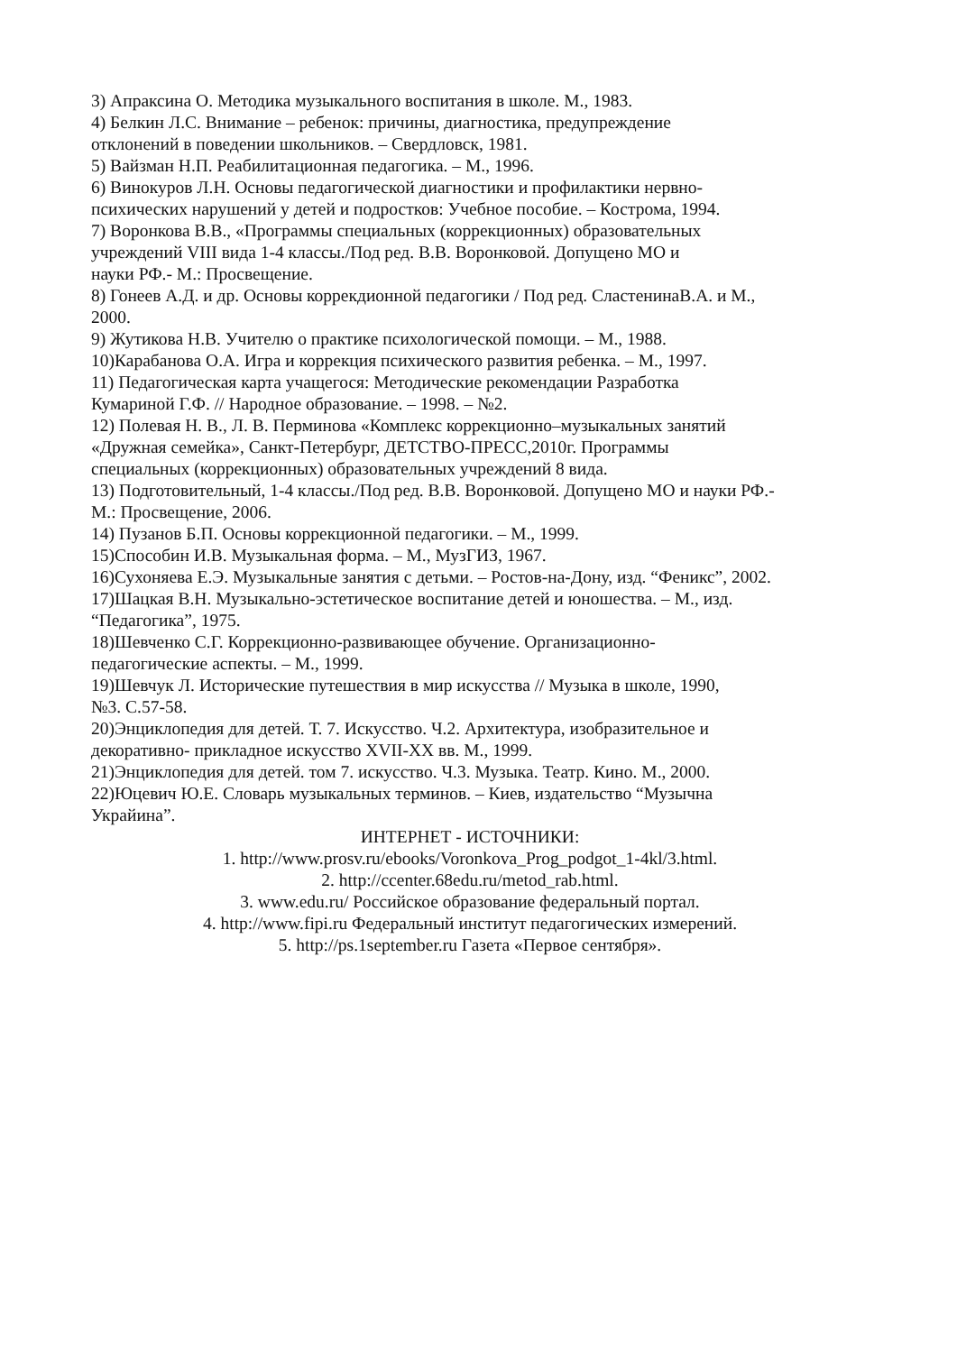3) Апраксина О. Методика музыкального воспитания в школе. М., 1983.
4) Белкин Л.С. Внимание – ребенок: причины, диагностика, предупреждение
отклонений в поведении школьников. – Свердловск, 1981.
5) Вайзман Н.П. Реабилитационная педагогика. – М., 1996.
6) Винокуров Л.Н. Основы педагогической диагностики и профилактики нервно-
психических нарушений у детей и подростков: Учебное пособие. – Кострома, 1994.
7) Воронкова В.В., «Программы специальных (коррекционных) образовательных
учреждений VIII вида 1-4 классы./Под ред. В.В. Воронковой. Допущено МО и
науки РФ.- М.: Просвещение.
8) Гонеев А.Д. и др. Основы коррекдионной педагогики / Под ред. СластенинаВ.А. и М.,
2000.
9) Жутикова Н.В. Учителю о практике психологической помощи. – М., 1988.
10)Карабанова О.А. Игра и коррекция психического развития ребенка. – М., 1997.
11) Педагогическая карта учащегося: Методические рекомендации Разработка
Кумариной Г.Ф. // Народное образование. – 1998. – №2.
12) Полевая Н. В., Л. В. Перминова «Комплекс коррекционно–музыкальных занятий
«Дружная семейка», Санкт-Петербург, ДЕТСТВО-ПРЕСС,2010г. Программы
специальных (коррекционных) образовательных учреждений 8 вида.
13) Подготовительный, 1-4 классы./Под ред. В.В. Воронковой. Допущено МО и науки РФ.-
М.: Просвещение, 2006.
14) Пузанов Б.П. Основы коррекционной педагогики. – М., 1999.
15)Способин И.В. Музыкальная форма. – М., МузГИЗ, 1967.
16)Сухоняева Е.Э. Музыкальные занятия с детьми. – Ростов-на-Дону, изд. “Феникс”, 2002.
17)Шацкая В.Н. Музыкально-эстетическое воспитание детей и юношества. – М., изд.
“Педагогика”, 1975.
18)Шевченко С.Г. Коррекционно-развивающее обучение. Организационно-
педагогические аспекты. – М., 1999.
19)Шевчук Л. Исторические путешествия в мир искусства // Музыка в школе, 1990,
№3. С.57-58.
20)Энциклопедия для детей. Т. 7. Искусство. Ч.2. Архитектура, изобразительное и
декоративно- прикладное искусство XVII-XX вв. М., 1999.
21)Энциклопедия для детей. том 7. искусство. Ч.3. Музыка. Театр. Кино. М., 2000.
22)Юцевич Ю.Е. Словарь музыкальных терминов. – Киев, издательство “Музычна
Украйина”.
ИНТЕРНЕТ - ИСТОЧНИКИ:
1. http://www.prosv.ru/ebooks/Voronkova_Prog_podgot_1-4kl/3.html.
2. http://ccenter.68edu.ru/metod_rab.html.
3. www.edu.ru/ Российское образование федеральный портал.
4. http://www.fipi.ru Федеральный институт педагогических измерений.
5. http://ps.1september.ru Газета «Первое сентября».